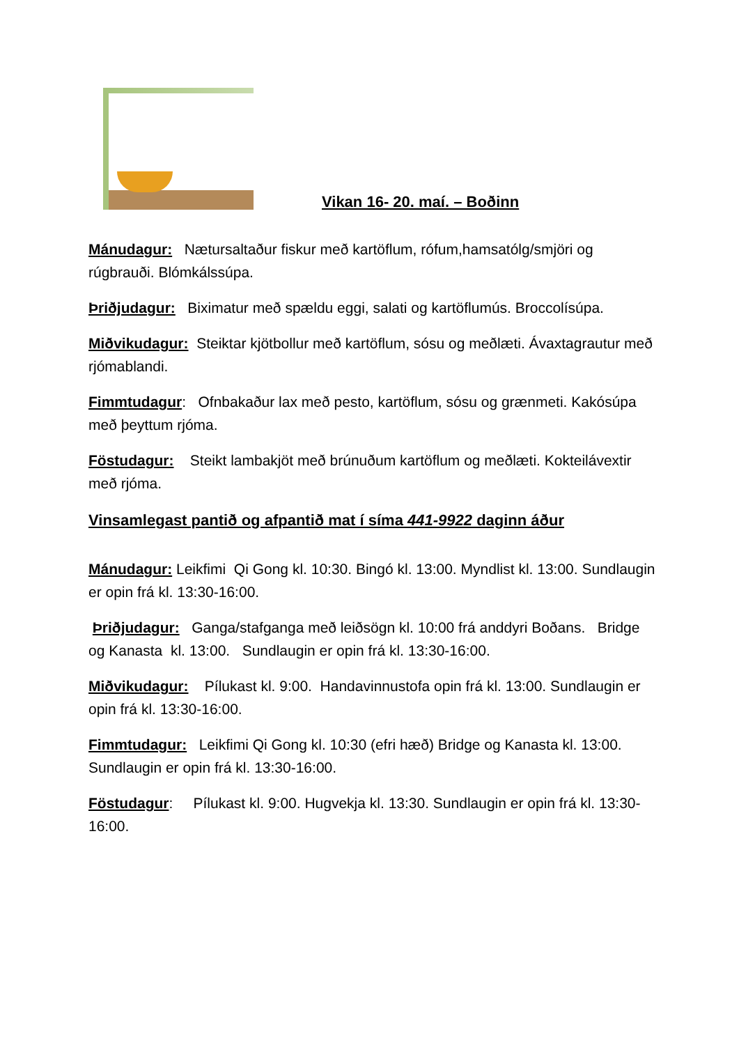Vikan 16- 20. maí. – Boðinn
Mánudagur: Nætursaltaður fiskur með kartöflum, rófum,hamsatólg/smjöri og rúgbrauði. Blómkálssúpa.
Þriðjudagur: Biximatur með spældu eggi, salati og kartöflumús. Broccolísúpa.
Miðvikudagur: Steiktar kjötbollur með kartöflum, sósu og meðlæti. Ávaxtagrautur með rjómablandi.
Fimmtudagur: Ofnbakaður lax með pesto, kartöflum, sósu og grænmeti. Kakósúpa með þeyttum rjóma.
Föstudagur: Steikt lambakjöt með brúnuðum kartöflum og meðlæti. Kokteilávextir með rjóma.
Vinsamlegast pantið og afpantið mat í síma 441-9922 daginn áður
Mánudagur: Leikfimi Qi Gong kl. 10:30. Bingó kl. 13:00. Myndlist kl. 13:00. Sundlaugin er opin frá kl. 13:30-16:00.
Þriðjudagur: Ganga/stafganga með leiðsögn kl. 10:00 frá anddyri Boðans. Bridge og Kanasta kl. 13:00. Sundlaugin er opin frá kl. 13:30-16:00.
Miðvikudagur: Pílukast kl. 9:00. Handavinnustofa opin frá kl. 13:00. Sundlaugin er opin frá kl. 13:30-16:00.
Fimmtudagur: Leikfimi Qi Gong kl. 10:30 (efri hæð) Bridge og Kanasta kl. 13:00. Sundlaugin er opin frá kl. 13:30-16:00.
Föstudagur: Pílukast kl. 9:00. Hugvekja kl. 13:30. Sundlaugin er opin frá kl. 13:30-16:00.